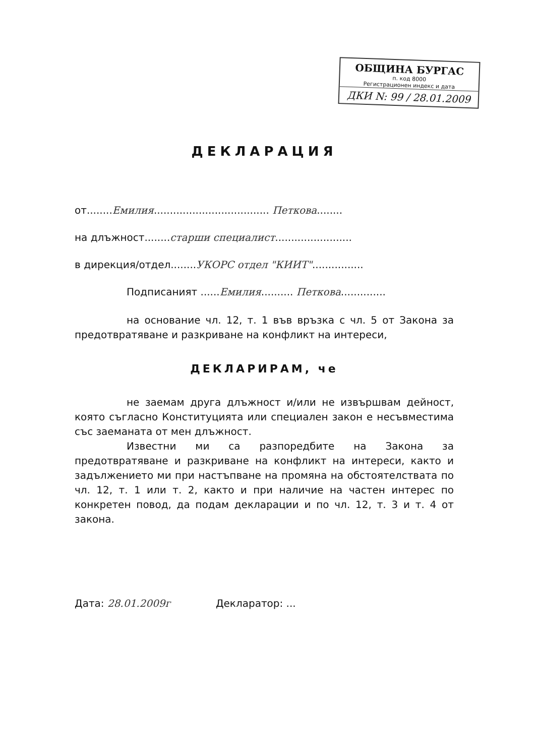ОБЩИНА БУРГАС
п. код 8000
Регистрационен индекс и дата
ДКИ N: 99 / 28.01.2009
ДЕКЛАРАЦИЯ
от........Емилия.................................... Петкова........
на длъжност........старши специалист........................
в дирекция/отдел........УКОРС отдел "КИИТ"................
Подписаният ......Емилия.......... Петкова..............
на основание чл. 12, т. 1 във връзка с чл. 5 от Закона за предотвратяване и разкриване на конфликт на интереси,
ДЕКЛАРИРАМ, че
не заемам друга длъжност и/или не извършвам дейност, която съгласно Конституцията или специален закон е несъвместима със заеманата от мен длъжност.
Известни ми са разпоредбите на Закона за предотвратяване и разкриване на конфликт на интереси, както и задължението ми при настъпване на промяна на обстоятелствата по чл. 12, т. 1 или т. 2, както и при наличие на частен интерес по конкретен повод, да подам декларации и по чл. 12, т. 3 и т. 4 от закона.
Дата: 28.01.2009г Декларатор: ...